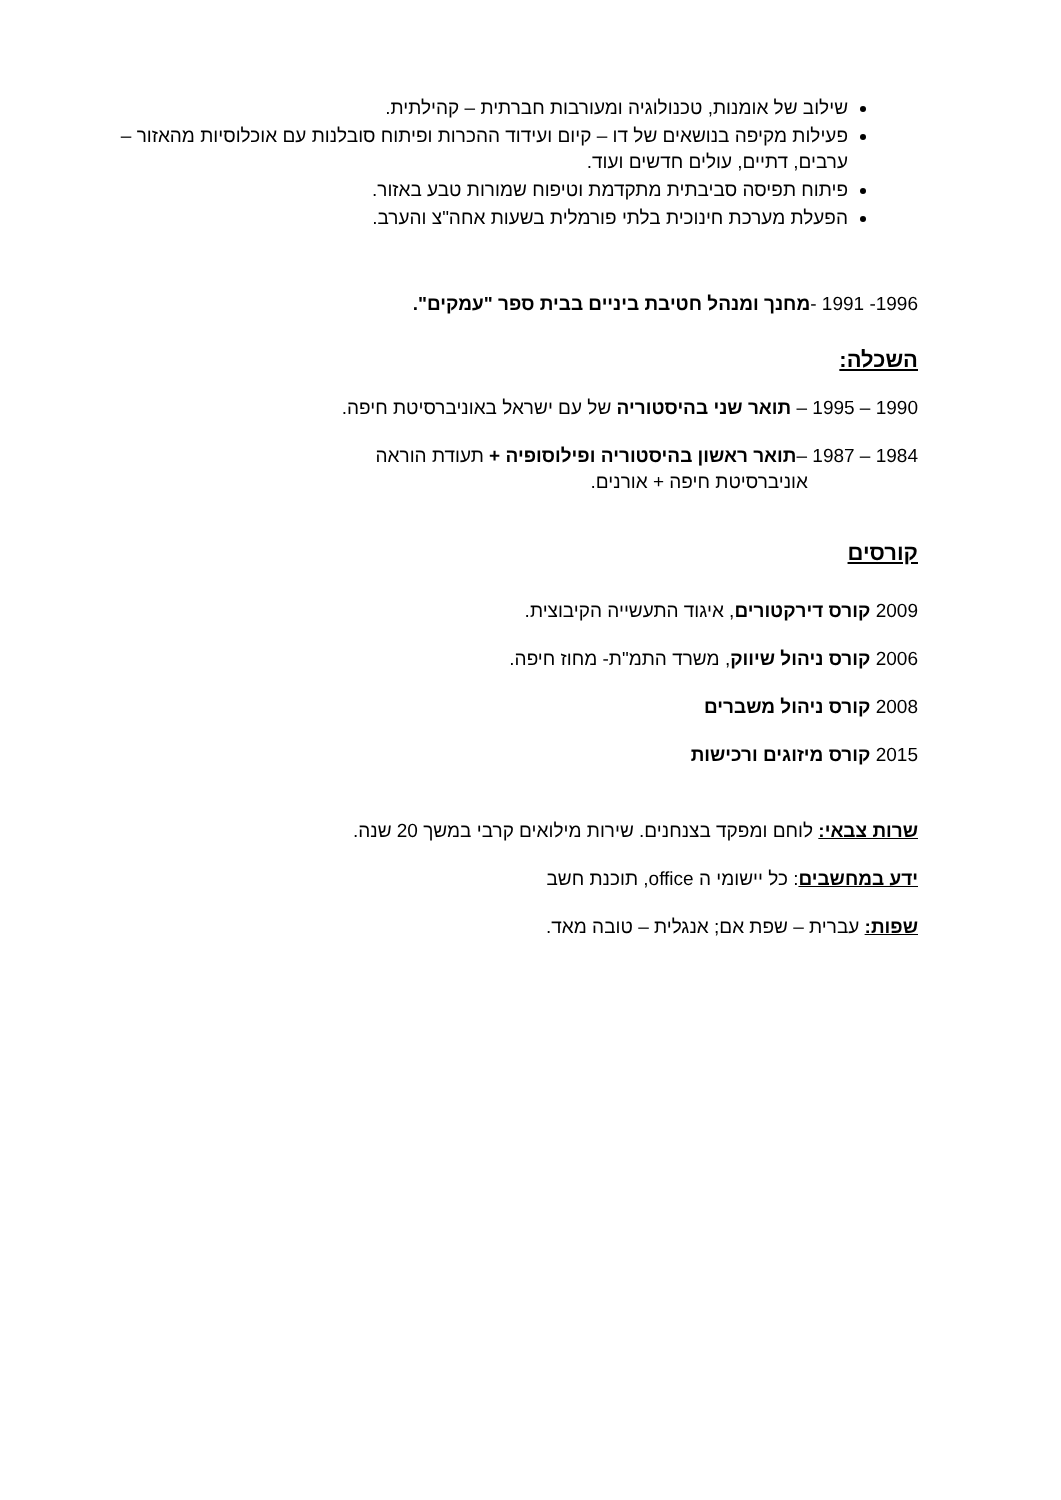שילוב של אומנות, טכנולוגיה ומעורבות חברתית – קהילתית.
פעילות מקיפה בנושאים של דו – קיום ועידוד ההכרות ופיתוח סובלנות עם אוכלוסיות מהאזור – ערבים, דתיים, עולים חדשים ועוד.
פיתוח תפיסה סביבתית מתקדמת וטיפוח שמורות טבע באזור.
הפעלת מערכת חינוכית בלתי פורמלית בשעות אחה"צ והערב.
1996- 1991 -מחנך ומנהל חטיבת ביניים בבית ספר "עמקים".
השכלה:
1990 – 1995 – תואר שני בהיסטוריה של עם ישראל באוניברסיטת חיפה.
1984 – 1987 –תואר ראשון בהיסטוריה ופילוסופיה + תעודת הוראה
אוניברסיטת חיפה + אורנים.
קורסים
2009 קורס דירקטורים, איגוד התעשייה הקיבוצית.
2006 קורס ניהול שיווק, משרד התמ"ת- מחוז חיפה.
2008 קורס ניהול משברים
2015 קורס מיזוגים ורכישות
שרות צבאי: לוחם ומפקד בצנחנים. שירות מילואים קרבי במשך 20 שנה.
ידע במחשבים: כל יישומי ה office, תוכנת חשב
שפות: עברית – שפת אם; אנגלית – טובה מאד.